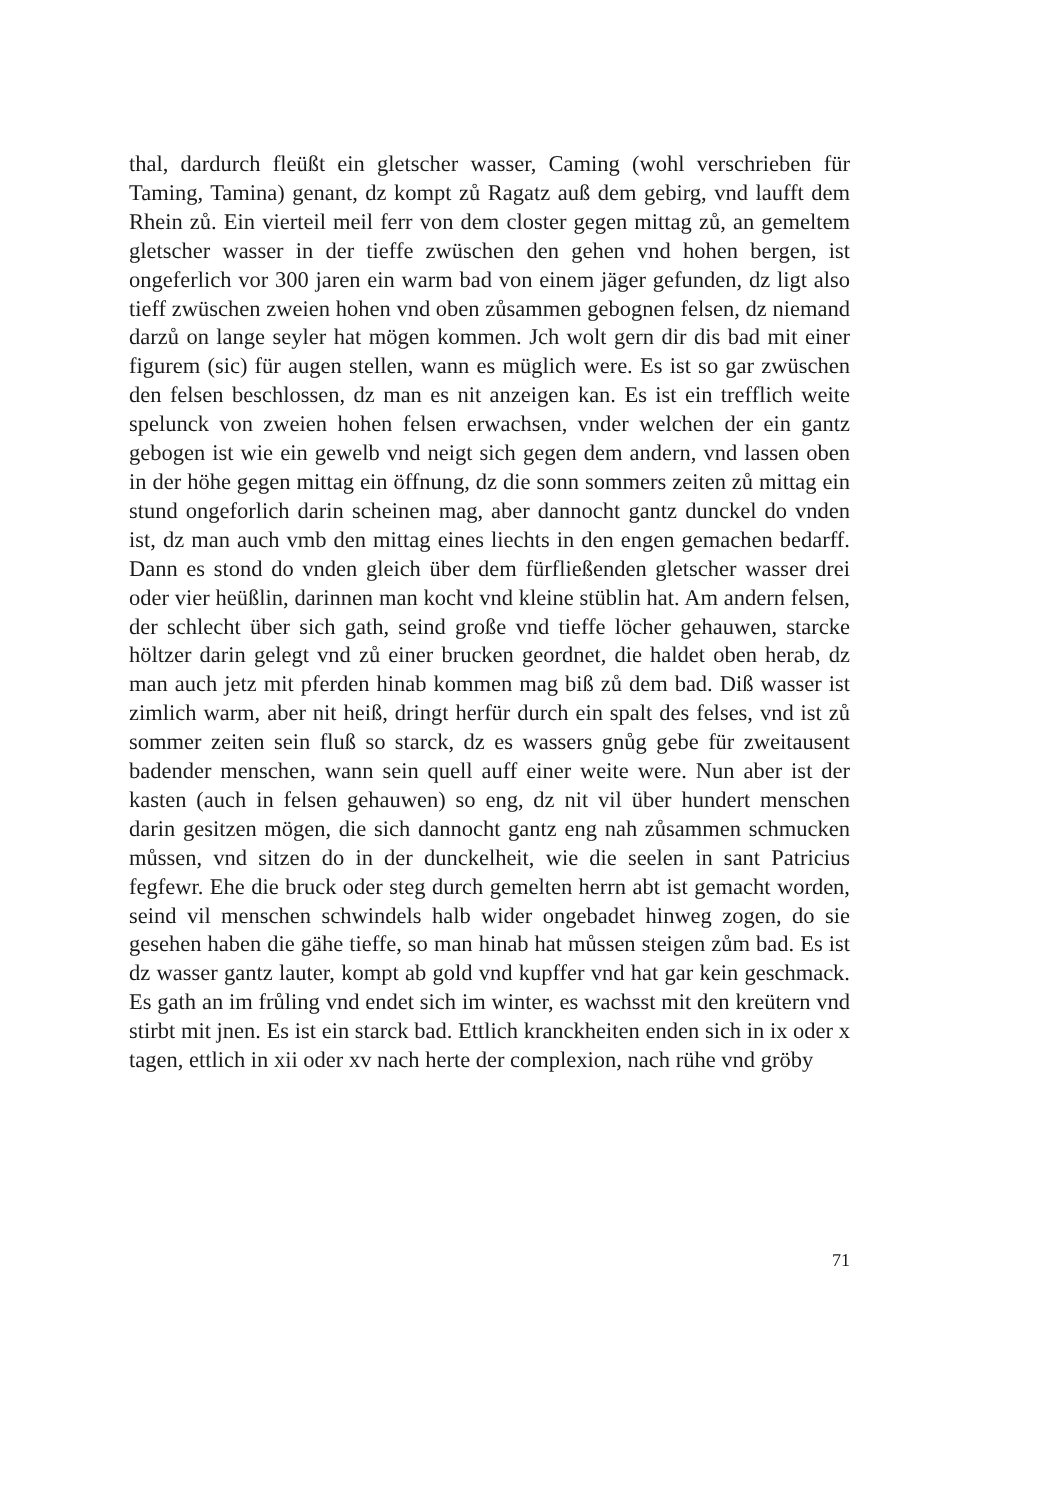thal, dardurch fleüßt ein gletscher wasser, Caming (wohl verschrieben für Taming, Tamina) genant, dz kompt zů Ragatz auß dem gebirg, vnd laufft dem Rhein zů. Ein vierteil meil ferr von dem closter gegen mittag zů, an gemeltem gletscher wasser in der tieffe zwüschen den gehen vnd hohen bergen, ist ongeferlich vor 300 jaren ein warm bad von einem jäger gefunden, dz ligt also tieff zwüschen zweien hohen vnd oben zůsammen gebognen felsen, dz niemand darzů on lange seyler hat mögen kommen. Jch wolt gern dir dis bad mit einer figurem (sic) für augen stellen, wann es müglich were. Es ist so gar zwüschen den felsen beschlossen, dz man es nit anzeigen kan. Es ist ein trefflich weite spelunck von zweien hohen felsen erwachsen, vnder welchen der ein gantz gebogen ist wie ein gewelb vnd neigt sich gegen dem andern, vnd lassen oben in der höhe gegen mittag ein öffnung, dz die sonn sommers zeiten zů mittag ein stund ongeforlich darin scheinen mag, aber dannocht gantz dunckel do vnden ist, dz man auch vmb den mittag eines liechts in den engen gemachen bedarff. Dann es stond do vnden gleich über dem fürfließenden gletscher wasser drei oder vier heüßlin, darinnen man kocht vnd kleine stüblin hat. Am andern felsen, der schlecht über sich gath, seind große vnd tieffe löcher gehauwen, starcke höltzer darin gelegt vnd zů einer brucken geordnet, die haldet oben herab, dz man auch jetz mit pferden hinab kommen mag biß zů dem bad. Diß wasser ist zimlich warm, aber nit heiß, dringt herfür durch ein spalt des felses, vnd ist zů sommer zeiten sein fluß so starck, dz es wassers gnůg gebe für zweitausent badender menschen, wann sein quell auff einer weite were. Nun aber ist der kasten (auch in felsen gehauwen) so eng, dz nit vil über hundert menschen darin gesitzen mögen, die sich dannocht gantz eng nah zůsammen schmucken můssen, vnd sitzen do in der dunckelheit, wie die seelen in sant Patricius fegfewr. Ehe die bruck oder steg durch gemelten herrn abt ist gemacht worden, seind vil menschen schwindels halb wider ongebadet hinweg zogen, do sie gesehen haben die gähe tieffe, so man hinab hat můssen steigen zům bad. Es ist dz wasser gantz lauter, kompt ab gold vnd kupffer vnd hat gar kein geschmack. Es gath an im frůling vnd endet sich im winter, es wachsst mit den kreütern vnd stirbt mit jnen. Es ist ein starck bad. Ettlich kranckheiten enden sich in ix oder x tagen, ettlich in xii oder xv nach herte der complexion, nach rühe vnd gröby
71